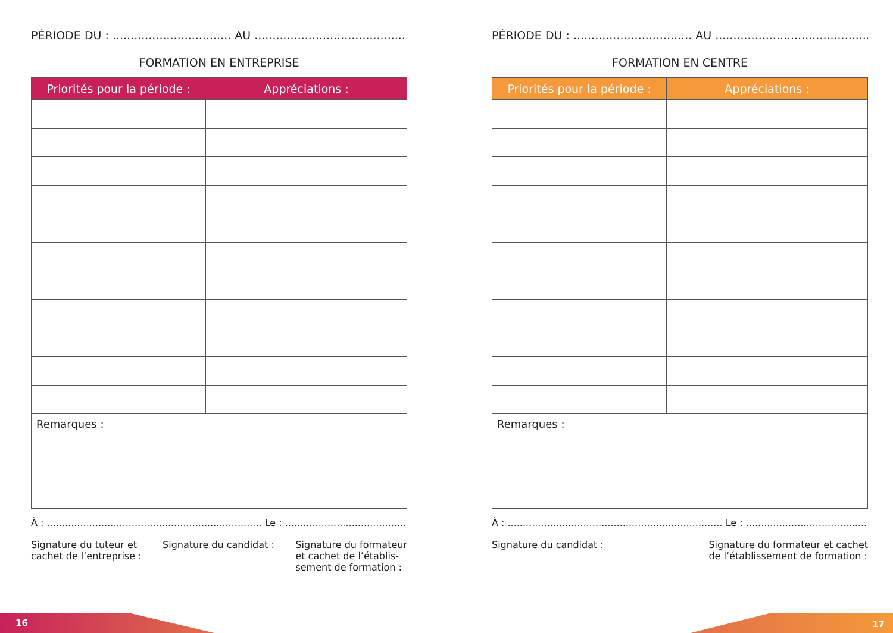PÉRIODE DU : ................................. AU ..............................................
FORMATION EN ENTREPRISE
| Priorités pour la période : | Appréciations : |
| --- | --- |
| Remarques : | |
À : ....................................................................... Le : ...................................................
Signature du tuteur et
cachet de l’entreprise :
Signature du candidat : Signature du formateur
et cachet de l’établis-
sement de formation :
PÉRIODE DU : ................................. AU ..............................................
FORMATION EN CENTRE
| Priorités pour la période : | Appréciations : |
| --- | --- |
| Remarques : | |
À : ....................................................................... Le : ...................................................
Signature du candidat : Signature du formateur et cachet
de l’établissement de formation :
16 17